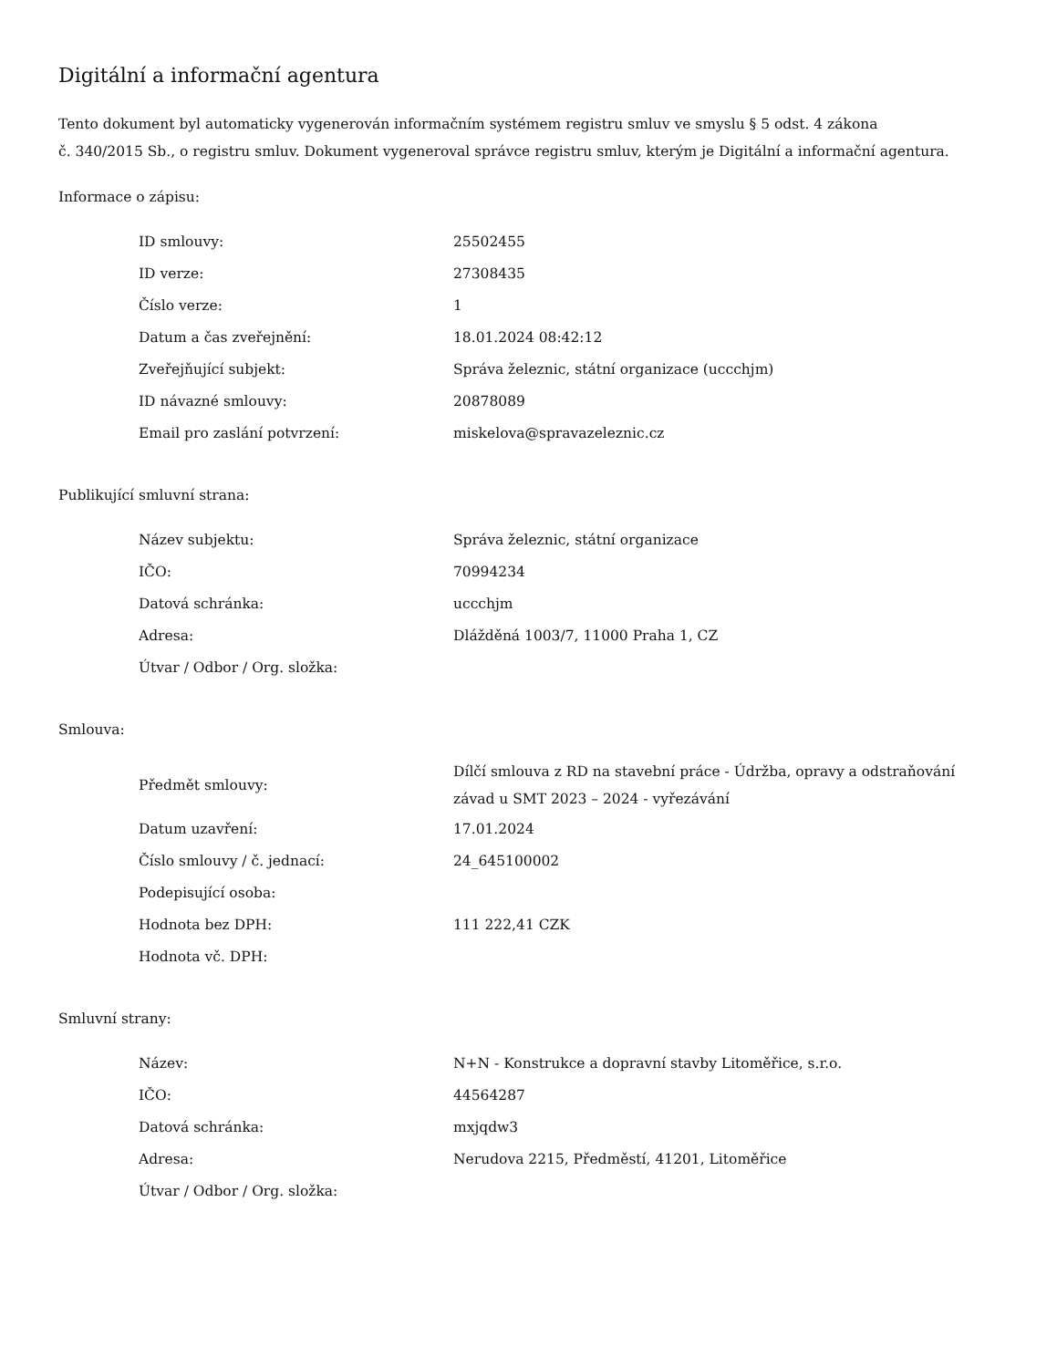Digitální a informační agentura
Tento dokument byl automaticky vygenerován informačním systémem registru smluv ve smyslu § 5 odst. 4 zákona
č. 340/2015 Sb., o registru smluv. Dokument vygeneroval správce registru smluv, kterým je Digitální a informační agentura.
Informace o zápisu:
| ID smlouvy: | 25502455 |
| ID verze: | 27308435 |
| Číslo verze: | 1 |
| Datum a čas zveřejnění: | 18.01.2024 08:42:12 |
| Zveřejňující subjekt: | Správa železnic, státní organizace (uccchjm) |
| ID návazné smlouvy: | 20878089 |
| Email pro zaslání potvrzení: | miskelova@spravazeleznic.cz |
Publikující smluvní strana:
| Název subjektu: | Správa železnic, státní organizace |
| IČO: | 70994234 |
| Datová schránka: | uccchjm |
| Adresa: | Dlážděná 1003/7, 11000 Praha 1, CZ |
| Útvar / Odbor / Org. složka: | |
Smlouva:
| Předmět smlouvy: | Dílčí smlouva z RD na stavební práce - Údržba, opravy a odstraňování závad u SMT 2023 – 2024 - vyřezávání |
| Datum uzavření: | 17.01.2024 |
| Číslo smlouvy / č. jednací: | 24_645100002 |
| Podepisující osoba: | |
| Hodnota bez DPH: | 111 222,41 CZK |
| Hodnota vč. DPH: | |
Smluvní strany:
| Název: | N+N - Konstrukce a dopravní stavby Litoměřice, s.r.o. |
| IČO: | 44564287 |
| Datová schránka: | mxjqdw3 |
| Adresa: | Nerudova 2215, Předměstí, 41201, Litoměřice |
| Útvar / Odbor / Org. složka: | |